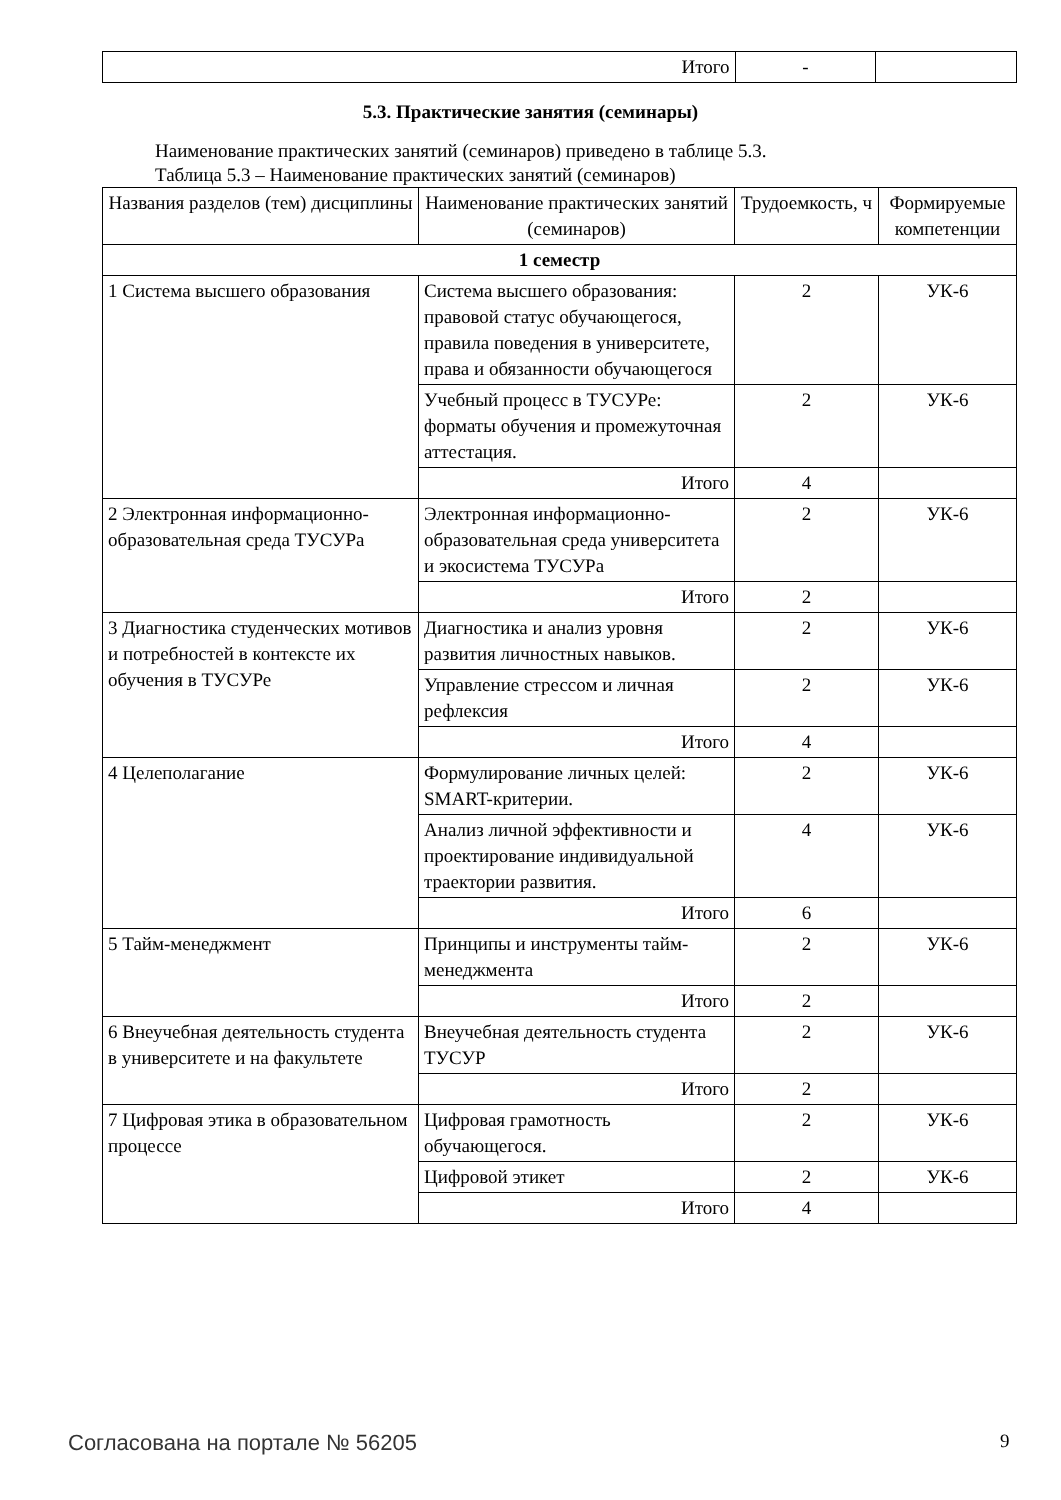| Итого | - | |
5.3. Практические занятия (семинары)
Наименование практических занятий (семинаров) приведено в таблице 5.3.
Таблица 5.3 – Наименование практических занятий (семинаров)
| Названия разделов (тем) дисциплины | Наименование практических занятий (семинаров) | Трудоемкость, ч | Формируемые компетенции |
| --- | --- | --- | --- |
| 1 семестр | | | |
| 1 Система высшего образования | Система высшего образования: правовой статус обучающегося, правила поведения в университете, права и обязанности обучающегося | 2 | УК-6 |
| | Учебный процесс в ТУСУРе: форматы обучения и промежуточная аттестация. | 2 | УК-6 |
| | Итого | 4 | |
| 2 Электронная информационно-образовательная среда ТУСУРа | Электронная информационно-образовательная среда университета и экосистема ТУСУРа | 2 | УК-6 |
| | Итого | 2 | |
| 3 Диагностика студенческих мотивов и потребностей в контексте их обучения в ТУСУРе | Диагностика и анализ уровня развития личностных навыков. | 2 | УК-6 |
| | Управление стрессом и личная рефлексия | 2 | УК-6 |
| | Итого | 4 | |
| 4 Целеполагание | Формулирование личных целей: SMART-критерии. | 2 | УК-6 |
| | Анализ личной эффективности и проектирование индивидуальной траектории развития. | 4 | УК-6 |
| | Итого | 6 | |
| 5 Тайм-менеджмент | Принципы и инструменты тайм-менеджмента | 2 | УК-6 |
| | Итого | 2 | |
| 6 Внеучебная деятельность студента в университете и на факультете | Внеучебная деятельность студента ТУСУР | 2 | УК-6 |
| | Итого | 2 | |
| 7 Цифровая этика в образовательном процессе | Цифровая грамотность обучающегося. | 2 | УК-6 |
| | Цифровой этикет | 2 | УК-6 |
| | Итого | 4 | |
Согласована на портале № 56205 9